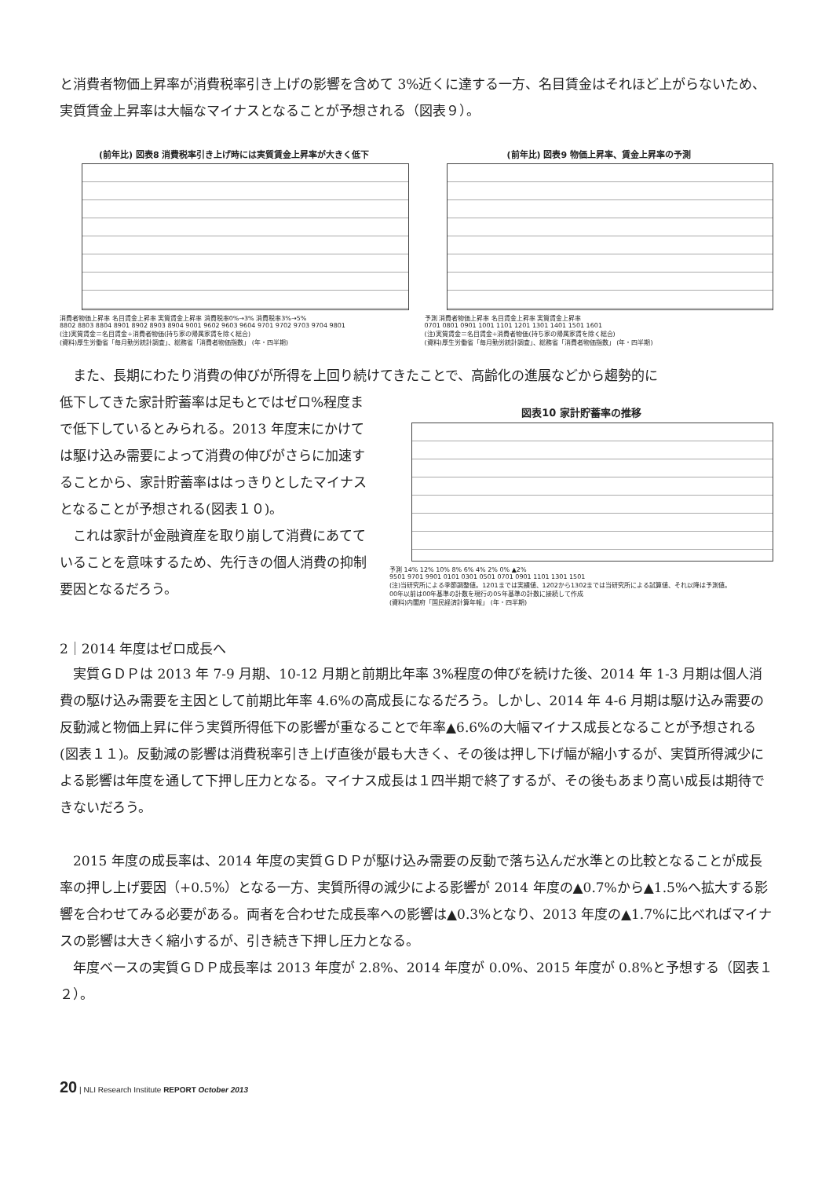と消費者物価上昇率が消費税率引き上げの影響を含めて 3%近くに達する一方、名目賃金はそれほど上がらないため、実質賃金上昇率は大幅なマイナスとなることが予想される（図表９）。
(前年比) 図表8 消費税率引き上げ時には実質賃金上昇率が大きく低下
消費者物価上昇率 名目賃金上昇率 実質賃金上昇率 消費税率0%→3% 消費税率3%→5%
8802 8803 8804 8901 8902 8903 8904 9001 9602 9603 9604 9701 9702 9703 9704 9801
(注)実質賃金＝名目賃金÷消費者物価(持ち家の帰属家賃を除く総合)
(資料)厚生労働省「毎月勤労統計調査」、総務省「消費者物価指数」 (年・四半期)
(前年比) 図表9 物価上昇率、賃金上昇率の予測
予測 消費者物価上昇率 名目賃金上昇率 実質賃金上昇率
0701 0801 0901 1001 1101 1201 1301 1401 1501 1601
(注)実質賃金＝名目賃金÷消費者物価(持ち家の帰属家賃を除く総合)
(資料)厚生労働省「毎月勤労統計調査」、総務省「消費者物価指数」 (年・四半期)
　また、長期にわたり消費の伸びが所得を上回り続けてきたことで、高齢化の進展などから趨勢的に
低下してきた家計貯蓄率は足もとではゼロ%程度まで低下しているとみられる。2013 年度末にかけては駆け込み需要によって消費の伸びがさらに加速することから、家計貯蓄率ははっきりとしたマイナスとなることが予想される(図表１０)。
　これは家計が金融資産を取り崩して消費にあてていることを意味するため、先行きの個人消費の抑制要因となるだろう。
図表10 家計貯蓄率の推移
予測 14% 12% 10% 8% 6% 4% 2% 0% ▲2%
9501 9701 9901 0101 0301 0501 0701 0901 1101 1301 1501
(注)当研究所による季節調整値。1201までは実績値、1202から1302までは当研究所による試算値、それ以降は予測値。
00年以前は00年基準の計数を現行の05年基準の計数に接続して作成
(資料)内閣府「国民経済計算年報」 (年・四半期)
2｜2014 年度はゼロ成長へ
　実質ＧＤＰは 2013 年 7-9 月期、10-12 月期と前期比年率 3%程度の伸びを続けた後、2014 年 1-3 月期は個人消費の駆け込み需要を主因として前期比年率 4.6%の高成長になるだろう。しかし、2014 年 4-6 月期は駆け込み需要の反動減と物価上昇に伴う実質所得低下の影響が重なることで年率▲6.6%の大幅マイナス成長となることが予想される(図表１１)。反動減の影響は消費税率引き上げ直後が最も大きく、その後は押し下げ幅が縮小するが、実質所得減少による影響は年度を通して下押し圧力となる。マイナス成長は１四半期で終了するが、その後もあまり高い成長は期待できないだろう。
　2015 年度の成長率は、2014 年度の実質ＧＤＰが駆け込み需要の反動で落ち込んだ水準との比較となることが成長率の押し上げ要因（+0.5%）となる一方、実質所得の減少による影響が 2014 年度の▲0.7%から▲1.5%へ拡大する影響を合わせてみる必要がある。両者を合わせた成長率への影響は▲0.3%となり、2013 年度の▲1.7%に比べればマイナスの影響は大きく縮小するが、引き続き下押し圧力となる。
　年度ベースの実質ＧＤＰ成長率は 2013 年度が 2.8%、2014 年度が 0.0%、2015 年度が 0.8%と予想する（図表１２）。
20 | NLI Research Institute REPORT October 2013